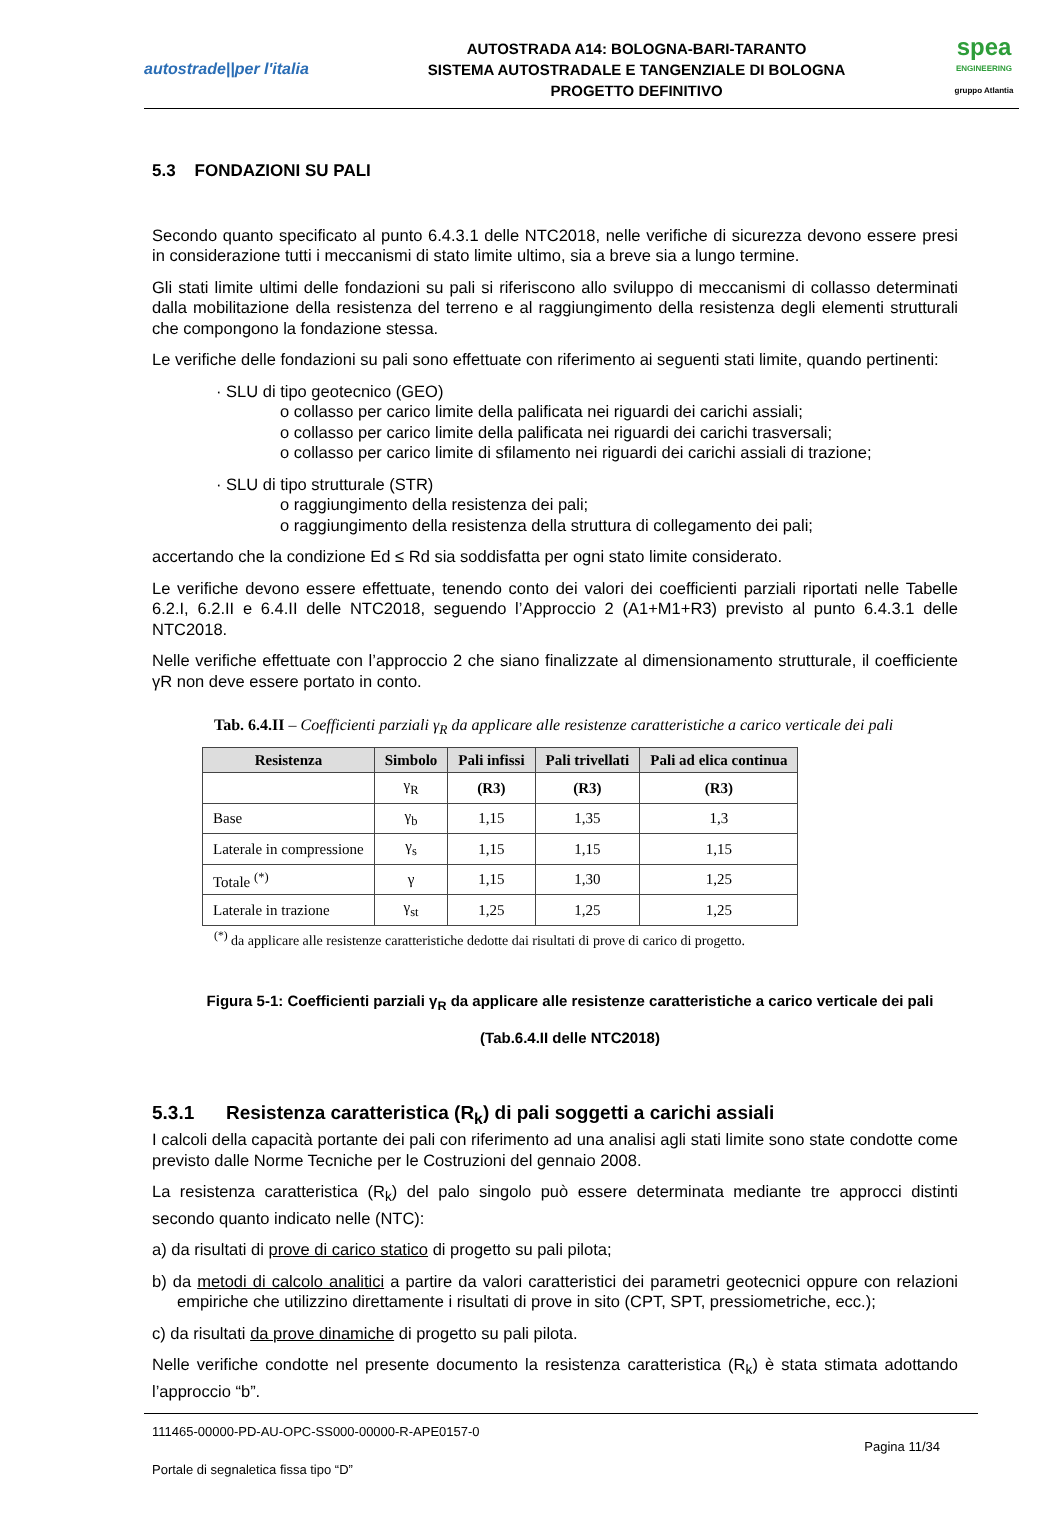autostrade||per l'italia
AUTOSTRADA A14: BOLOGNA-BARI-TARANTO
SISTEMA AUTOSTRADALE E TANGENZIALE DI BOLOGNA
PROGETTO DEFINITIVO
spea
ENGINEERING
gruppo Atlantia
5.3 FONDAZIONI SU PALI
Secondo quanto specificato al punto 6.4.3.1 delle NTC2018, nelle verifiche di sicurezza devono essere presi in considerazione tutti i meccanismi di stato limite ultimo, sia a breve sia a lungo termine.
Gli stati limite ultimi delle fondazioni su pali si riferiscono allo sviluppo di meccanismi di collasso determinati dalla mobilitazione della resistenza del terreno e al raggiungimento della resistenza degli elementi strutturali che compongono la fondazione stessa.
Le verifiche delle fondazioni su pali sono effettuate con riferimento ai seguenti stati limite, quando pertinenti:
· SLU di tipo geotecnico (GEO)
o collasso per carico limite della palificata nei riguardi dei carichi assiali;
o collasso per carico limite della palificata nei riguardi dei carichi trasversali;
o collasso per carico limite di sfilamento nei riguardi dei carichi assiali di trazione;
· SLU di tipo strutturale (STR)
o raggiungimento della resistenza dei pali;
o raggiungimento della resistenza della struttura di collegamento dei pali;
accertando che la condizione Ed ≤ Rd sia soddisfatta per ogni stato limite considerato.
Le verifiche devono essere effettuate, tenendo conto dei valori dei coefficienti parziali riportati nelle Tabelle 6.2.I, 6.2.II e 6.4.II delle NTC2018, seguendo l’Approccio 2 (A1+M1+R3) previsto al punto 6.4.3.1 delle NTC2018.
Nelle verifiche effettuate con l’approccio 2 che siano finalizzate al dimensionamento strutturale, il coefficiente γR non deve essere portato in conto.
Tab. 6.4.II – Coefficienti parziali γ<sub>R</sub> da applicare alle resistenze caratteristiche a carico verticale dei pali
| Resistenza | Simbolo | Pali infissi | Pali trivellati | Pali ad elica continua |
| --- | --- | --- | --- | --- |
| | γ<sub>R</sub> | (R3) | (R3) | (R3) |
| Base | γ<sub>b</sub> | 1,15 | 1,35 | 1,3 |
| Laterale in compressione | γ<sub>s</sub> | 1,15 | 1,15 | 1,15 |
| Totale <sup>(*)</sup> | γ | 1,15 | 1,30 | 1,25 |
| Laterale in trazione | γ<sub>st</sub> | 1,25 | 1,25 | 1,25 |
<sup>(*)</sup> da applicare alle resistenze caratteristiche dedotte dai risultati di prove di carico di progetto.
Figura 5-1: Coefficienti parziali γ<sub>R</sub> da applicare alle resistenze caratteristiche a carico verticale dei pali
(Tab.6.4.II delle NTC2018)
5.3.1 Resistenza caratteristica (R<sub>k</sub>) di pali soggetti a carichi assiali
I calcoli della capacità portante dei pali con riferimento ad una analisi agli stati limite sono state condotte come previsto dalle Norme Tecniche per le Costruzioni del gennaio 2008.
La resistenza caratteristica (R<sub>k</sub>) del palo singolo può essere determinata mediante tre approcci distinti secondo quanto indicato nelle (NTC):
a) da risultati di prove di carico statico di progetto su pali pilota;
b) da metodi di calcolo analitici a partire da valori caratteristici dei parametri geotecnici oppure con relazioni empiriche che utilizzino direttamente i risultati di prove in sito (CPT, SPT, pressiometriche, ecc.);
c) da risultati da prove dinamiche di progetto su pali pilota.
Nelle verifiche condotte nel presente documento la resistenza caratteristica (R<sub>k</sub>) è stata stimata adottando l’approccio “b”.
111465-00000-PD-AU-OPC-SS000-00000-R-APE0157-0
Pagina 11/34
Portale di segnaletica fissa tipo “D”